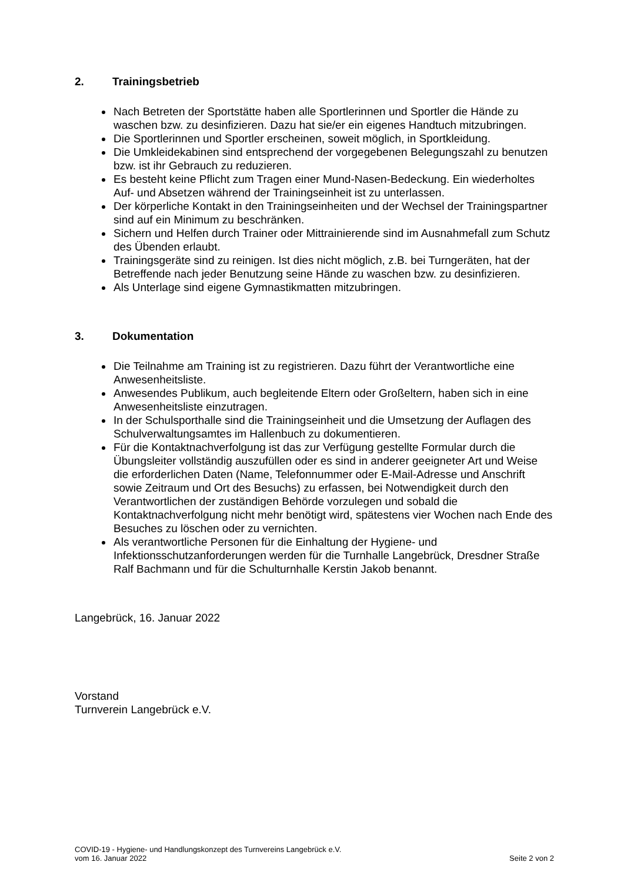2. Trainingsbetrieb
Nach Betreten der Sportstätte haben alle Sportlerinnen und Sportler die Hände zu waschen bzw. zu desinfizieren. Dazu hat sie/er ein eigenes Handtuch mitzubringen.
Die Sportlerinnen und Sportler erscheinen, soweit möglich, in Sportkleidung.
Die Umkleidekabinen sind entsprechend der vorgegebenen Belegungszahl zu benutzen bzw. ist ihr Gebrauch zu reduzieren.
Es besteht keine Pflicht zum Tragen einer Mund-Nasen-Bedeckung. Ein wiederholtes Auf- und Absetzen während der Trainingseinheit ist zu unterlassen.
Der körperliche Kontakt in den Trainingseinheiten und der Wechsel der Trainingspartner sind auf ein Minimum zu beschränken.
Sichern und Helfen durch Trainer oder Mittrainierende sind im Ausnahmefall zum Schutz des Übenden erlaubt.
Trainingsgeräte sind zu reinigen. Ist dies nicht möglich, z.B. bei Turngeräten, hat der Betreffende nach jeder Benutzung seine Hände zu waschen bzw. zu desinfizieren.
Als Unterlage sind eigene Gymnastikmatten mitzubringen.
3. Dokumentation
Die Teilnahme am Training ist zu registrieren. Dazu führt der Verantwortliche eine Anwesenheitsliste.
Anwesendes Publikum, auch begleitende Eltern oder Großeltern, haben sich in eine Anwesenheitsliste einzutragen.
In der Schulsporthalle sind die Trainingseinheit und die Umsetzung der Auflagen des Schulverwaltungsamtes im Hallenbuch zu dokumentieren.
Für die Kontaktnachverfolgung ist das zur Verfügung gestellte Formular durch die Übungsleiter vollständig auszufüllen oder es sind in anderer geeigneter Art und Weise die erforderlichen Daten (Name, Telefonnummer oder E-Mail-Adresse und Anschrift sowie Zeitraum und Ort des Besuchs) zu erfassen, bei Notwendigkeit durch den Verantwortlichen der zuständigen Behörde vorzulegen und sobald die Kontaktnachverfolgung nicht mehr benötigt wird, spätestens vier Wochen nach Ende des Besuches zu löschen oder zu vernichten.
Als verantwortliche Personen für die Einhaltung der Hygiene- und Infektionsschutzanforderungen werden für die Turnhalle Langebrück, Dresdner Straße Ralf Bachmann und für die Schulturnhalle Kerstin Jakob benannt.
Langebrück, 16. Januar 2022
Vorstand
Turnverein Langebrück e.V.
COVID-19 - Hygiene- und Handlungskonzept des Turnvereins Langebrück e.V.
vom 16. Januar 2022 Seite 2 von 2